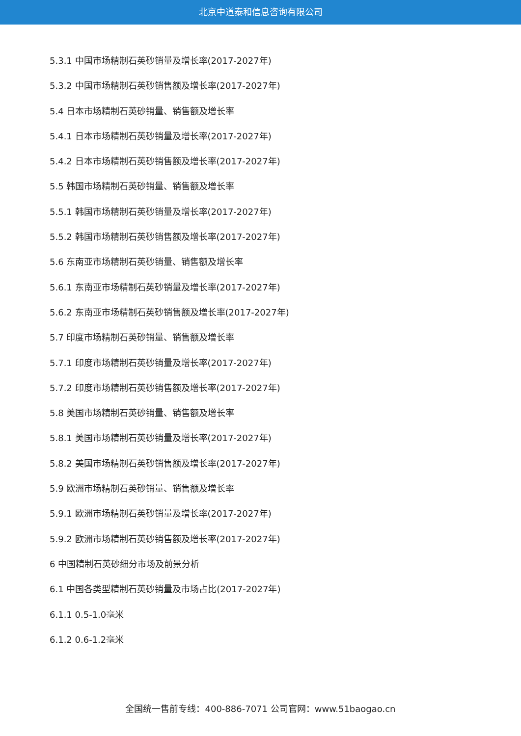北京中道泰和信息咨询有限公司
5.3.1 中国市场精制石英砂销量及增长率(2017-2027年)
5.3.2 中国市场精制石英砂销售额及增长率(2017-2027年)
5.4 日本市场精制石英砂销量、销售额及增长率
5.4.1 日本市场精制石英砂销量及增长率(2017-2027年)
5.4.2 日本市场精制石英砂销售额及增长率(2017-2027年)
5.5 韩国市场精制石英砂销量、销售额及增长率
5.5.1 韩国市场精制石英砂销量及增长率(2017-2027年)
5.5.2 韩国市场精制石英砂销售额及增长率(2017-2027年)
5.6 东南亚市场精制石英砂销量、销售额及增长率
5.6.1 东南亚市场精制石英砂销量及增长率(2017-2027年)
5.6.2 东南亚市场精制石英砂销售额及增长率(2017-2027年)
5.7 印度市场精制石英砂销量、销售额及增长率
5.7.1 印度市场精制石英砂销量及增长率(2017-2027年)
5.7.2 印度市场精制石英砂销售额及增长率(2017-2027年)
5.8 美国市场精制石英砂销量、销售额及增长率
5.8.1 美国市场精制石英砂销量及增长率(2017-2027年)
5.8.2 美国市场精制石英砂销售额及增长率(2017-2027年)
5.9 欧洲市场精制石英砂销量、销售额及增长率
5.9.1 欧洲市场精制石英砂销量及增长率(2017-2027年)
5.9.2 欧洲市场精制石英砂销售额及增长率(2017-2027年)
6 中国精制石英砂细分市场及前景分析
6.1 中国各类型精制石英砂销量及市场占比(2017-2027年)
6.1.1 0.5-1.0毫米
6.1.2 0.6-1.2毫米
全国统一售前专线：400-886-7071 公司官网：www.51baogao.cn